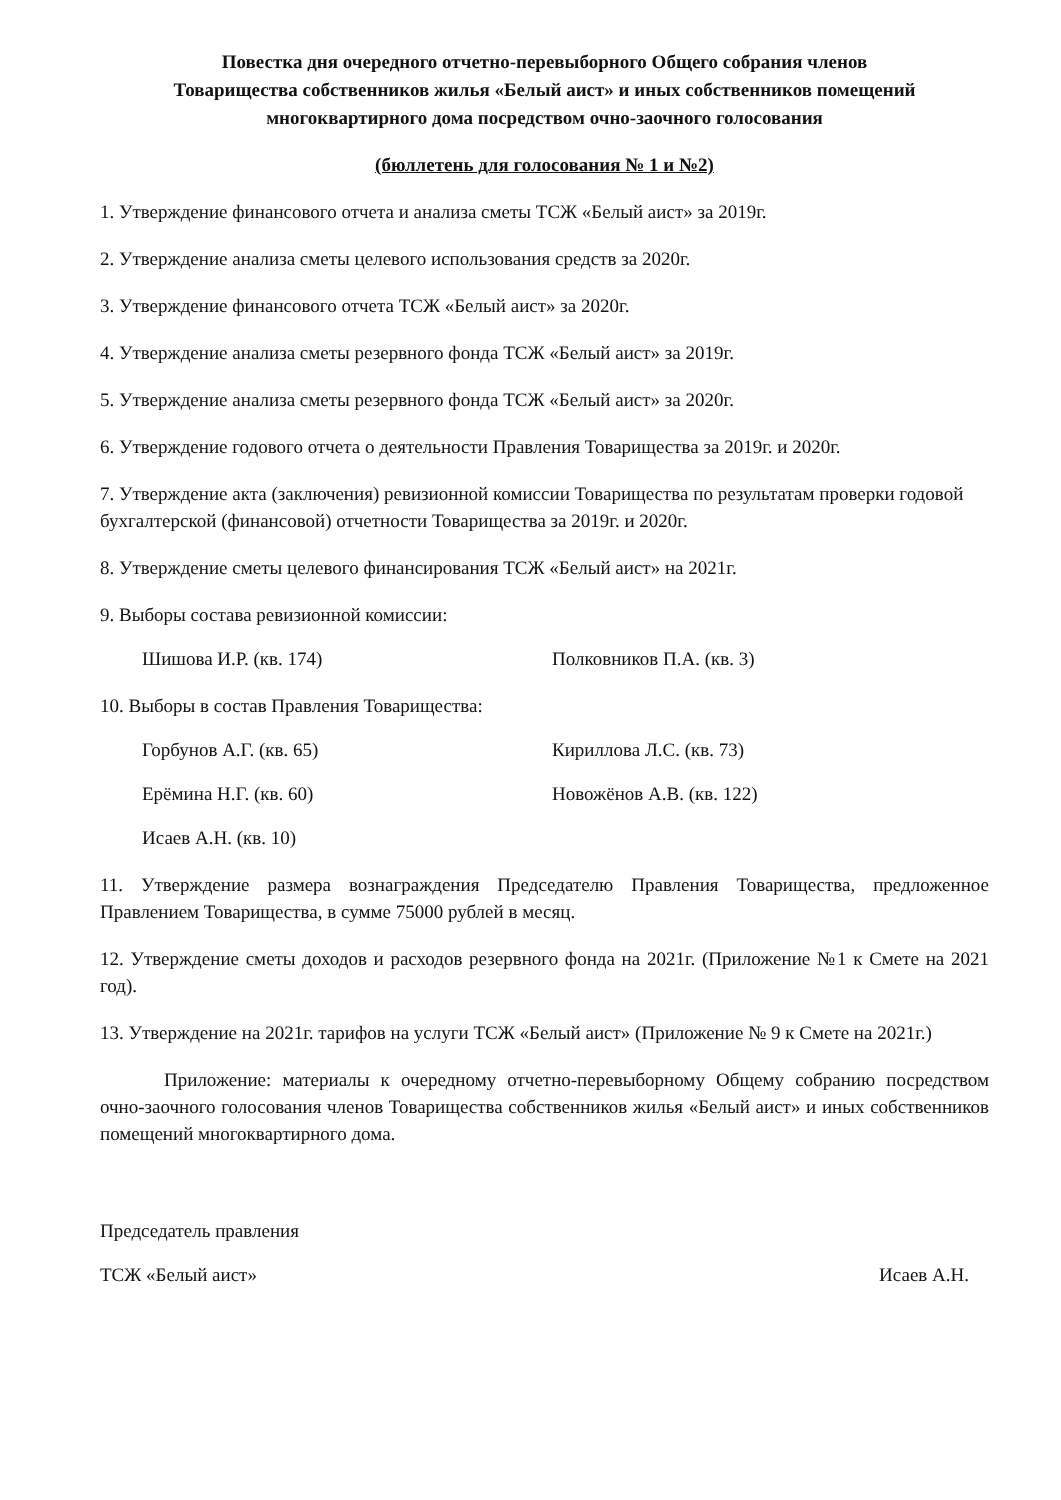Повестка дня очередного отчетно-перевыборного Общего собрания членов
Товарищества собственников жилья «Белый аист» и иных собственников помещений
многоквартирного дома посредством очно-заочного голосования
(бюллетень для голосования № 1 и №2)
1. Утверждение финансового отчета и анализа сметы ТСЖ «Белый аист» за 2019г.
2. Утверждение анализа сметы целевого использования средств за 2020г.
3. Утверждение финансового отчета ТСЖ «Белый аист» за 2020г.
4. Утверждение анализа сметы резервного фонда ТСЖ «Белый аист» за 2019г.
5. Утверждение анализа сметы резервного фонда ТСЖ «Белый аист» за 2020г.
6. Утверждение годового отчета о деятельности Правления Товарищества за 2019г. и 2020г.
7. Утверждение акта (заключения) ревизионной комиссии Товарищества по результатам проверки годовой бухгалтерской (финансовой) отчетности Товарищества за 2019г. и 2020г.
8. Утверждение сметы целевого финансирования ТСЖ «Белый аист» на 2021г.
9. Выборы состава ревизионной комиссии:
Шишова И.Р. (кв. 174) Полковников П.А. (кв. 3)
10. Выборы в состав Правления Товарищества:
Горбунов А.Г. (кв. 65) Кириллова Л.С. (кв. 73)
Ерёмина Н.Г. (кв. 60) Новожёнов А.В. (кв. 122)
Исаев А.Н. (кв. 10)
11. Утверждение размера вознаграждения Председателю Правления Товарищества, предложенное Правлением Товарищества, в сумме 75000 рублей в месяц.
12. Утверждение сметы доходов и расходов резервного фонда на 2021г. (Приложение №1 к Смете на 2021 год).
13. Утверждение на 2021г. тарифов на услуги ТСЖ «Белый аист» (Приложение № 9 к Смете на 2021г.)
Приложение: материалы к очередному отчетно-перевыборному Общему собранию посредством очно-заочного голосования членов Товарищества собственников жилья «Белый аист» и иных собственников помещений многоквартирного дома.
Председатель правления
ТСЖ «Белый аист» Исаев А.Н.